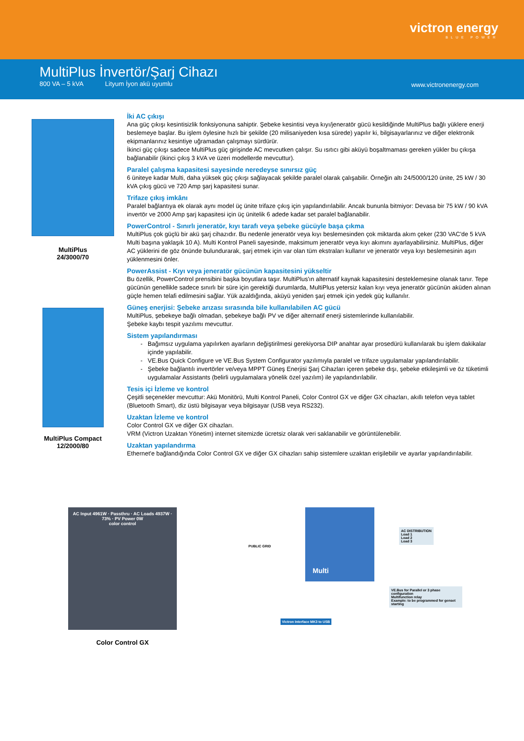victron energy
BLUE POWER
MultiPlus İnvertör/Şarj Cihazı
800 VA – 5 kVA Lityum İyon akü uyumlu
www.victronenergy.com
MultiPlus
24/3000/70
MultiPlus Compact
12/2000/80
İki AC çıkışı
Ana güç çıkışı kesintisizlik fonksiyonuna sahiptir. Şebeke kesintisi veya kıyı/jeneratör gücü kesildiğinde MultiPlus bağlı yüklere enerji beslemeye başlar. Bu işlem öylesine hızlı bir şekilde (20 milisaniyeden kısa sürede) yapılır ki, bilgisayarlarınız ve diğer elektronik ekipmanlarınız kesintiye uğramadan çalışmayı sürdürür.
İkinci güç çıkışı sadece MultiPlus güç girişinde AC mevcutken çalışır. Su ısıtıcı gibi aküyü boşaltmaması gereken yükler bu çıkışa bağlanabilir (ikinci çıkış 3 kVA ve üzeri modellerde mevcuttur).
Paralel çalışma kapasitesi sayesinde neredeyse sınırsız güç
6 üniteye kadar Multi, daha yüksek güç çıkışı sağlayacak şekilde paralel olarak çalışabilir. Örneğin altı 24/5000/120 ünite, 25 kW / 30 kVA çıkış gücü ve 720 Amp şarj kapasitesi sunar.
Trifaze çıkış imkânı
Paralel bağlantıya ek olarak aynı model üç ünite trifaze çıkış için yapılandırılabilir. Ancak bununla bitmiyor: Devasa bir 75 kW / 90 kVA invertör ve 2000 Amp şarj kapasitesi için üç ünitelik 6 adede kadar set paralel bağlanabilir.
PowerControl - Sınırlı jeneratör, kıyı tarafı veya şebeke gücüyle başa çıkma
MultiPlus çok güçlü bir akü şarj cihazıdır. Bu nedenle jeneratör veya kıyı beslemesinden çok miktarda akım çeker (230 VAC'de 5 kVA Multi başına yaklaşık 10 A). Multi Kontrol Paneli sayesinde, maksimum jeneratör veya kıyı akımını ayarlayabilirsiniz. MultiPlus, diğer AC yüklerini de göz önünde bulundurarak, şarj etmek için var olan tüm ekstraları kullanır ve jeneratör veya kıyı beslemesinin aşırı yüklenmesini önler.
PowerAssist - Kıyı veya jeneratör gücünün kapasitesini yükseltir
Bu özellik, PowerControl prensibini başka boyutlara taşır. MultiPlus'ın alternatif kaynak kapasitesini desteklemesine olanak tanır. Tepe gücünün genellikle sadece sınırlı bir süre için gerektiği durumlarda, MultiPlus yetersiz kalan kıyı veya jeneratör gücünün aküden alınan güçle hemen telafi edilmesini sağlar. Yük azaldığında, aküyü yeniden şarj etmek için yedek güç kullanılır.
Güneş enerjisi: Şebeke arızası sırasında bile kullanılabilen AC gücü
MultiPlus, şebekeye bağlı olmadan, şebekeye bağlı PV ve diğer alternatif enerji sistemlerinde kullanılabilir.
Şebeke kaybı tespit yazılımı mevcuttur.
Sistem yapılandırması
Bağımsız uygulama yapılırken ayarların değiştirilmesi gerekiyorsa DIP anahtar ayar prosedürü kullanılarak bu işlem dakikalar içinde yapılabilir.
VE.Bus Quick Configure ve VE.Bus System Configurator yazılımıyla paralel ve trifaze uygulamalar yapılandırılabilir.
Şebeke bağlantılı invertörler ve/veya MPPT Güneş Enerjisi Şarj Cihazları içeren şebeke dışı, şebeke etkileşimli ve öz tüketimli uygulamalar Assistants (belirli uygulamalara yönelik özel yazılım) ile yapılandırılabilir.
Tesis içi İzleme ve kontrol
Çeşitli seçenekler mevcuttur: Akü Monitörü, Multi Kontrol Paneli, Color Control GX ve diğer GX cihazları, akıllı telefon veya tablet (Bluetooth Smart), diz üstü bilgisayar veya bilgisayar (USB veya RS232).
Uzaktan İzleme ve kontrol
Color Control GX ve diğer GX cihazları.
VRM (Victron Uzaktan Yönetim) internet sitemizde ücretsiz olarak veri saklanabilir ve görüntülenebilir.
Uzaktan yapılandırma
Ethernet'e bağlandığında Color Control GX ve diğer GX cihazları sahip sistemlere uzaktan erişilebilir ve ayarlar yapılandırılabilir.
AC Input 4961W · Passthru · AC Loads 4937W · 73% · PV Power 0W
color control
Color Control GX
Multi
PUBLIC GRID
AC DISTRIBUTION
Load 1
Load 2
Load 3
VE.Bus for Parallel or 3 phase configuration
Multifunction relay
Example: to be programmed for genset starting
Victron Interface MK3 to USB